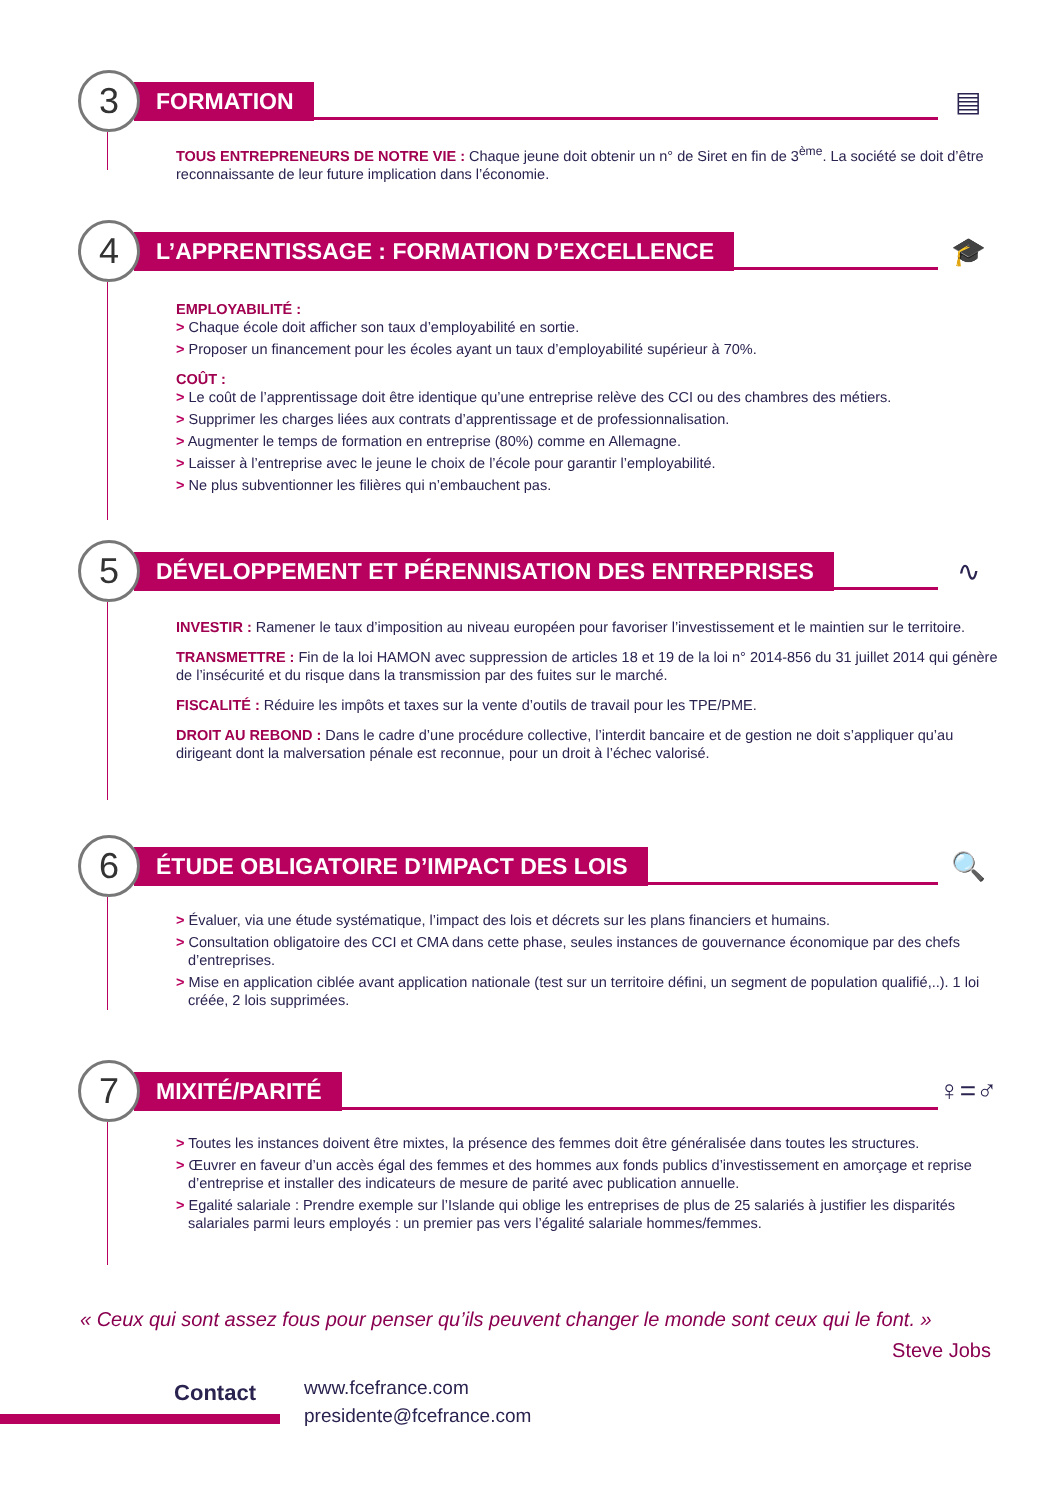3
FORMATION
▤
TOUS ENTREPRENEURS DE NOTRE VIE : Chaque jeune doit obtenir un n° de Siret en fin de 3<sup>ème</sup>. La société se doit d’être reconnaissante de leur future implication dans l’économie.
4
L’APPRENTISSAGE : FORMATION D’EXCELLENCE
🎓
EMPLOYABILITÉ :
> Chaque école doit afficher son taux d’employabilité en sortie.
> Proposer un financement pour les écoles ayant un taux d’employabilité supérieur à 70%.
COÛT :
> Le coût de l’apprentissage doit être identique qu’une entreprise relève des CCI ou des chambres des métiers.
> Supprimer les charges liées aux contrats d’apprentissage et de professionnalisation.
> Augmenter le temps de formation en entreprise (80%) comme en Allemagne.
> Laisser à l’entreprise avec le jeune le choix de l’école pour garantir l’employabilité.
> Ne plus subventionner les filières qui n’embauchent pas.
5
DÉVELOPPEMENT ET PÉRENNISATION DES ENTREPRISES
∿
INVESTIR : Ramener le taux d’imposition au niveau européen pour favoriser l’investissement et le maintien sur le territoire.
TRANSMETTRE : Fin de la loi HAMON avec suppression de articles 18 et 19 de la loi n° 2014-856 du 31 juillet 2014 qui génère de l’insécurité et du risque dans la transmission par des fuites sur le marché.
FISCALITÉ : Réduire les impôts et taxes sur la vente d’outils de travail pour les TPE/PME.
DROIT AU REBOND : Dans le cadre d’une procédure collective, l’interdit bancaire et de gestion ne doit s’appliquer qu’au dirigeant dont la malversation pénale est reconnue, pour un droit à l’échec valorisé.
6
ÉTUDE OBLIGATOIRE D’IMPACT DES LOIS
🔍
> Évaluer, via une étude systématique, l’impact des lois et décrets sur les plans financiers et humains.
> Consultation obligatoire des CCI et CMA dans cette phase, seules instances de gouvernance économique par des chefs d’entreprises.
> Mise en application ciblée avant application nationale (test sur un territoire défini, un segment de population qualifié,..). 1 loi créée, 2 lois supprimées.
7
MIXITÉ/PARITÉ
♀=♂
> Toutes les instances doivent être mixtes, la présence des femmes doit être généralisée dans toutes les structures.
> Œuvrer en faveur d’un accès égal des femmes et des hommes aux fonds publics d’investissement en amorçage et reprise d’entreprise et installer des indicateurs de mesure de parité avec publication annuelle.
> Egalité salariale : Prendre exemple sur l’Islande qui oblige les entreprises de plus de 25 salariés à justifier les disparités salariales parmi leurs employés : un premier pas vers l’égalité salariale hommes/femmes.
« Ceux qui sont assez fous pour penser qu’ils peuvent changer le monde sont ceux qui le font. »
Steve Jobs
Contact
www.fcefrance.com
presidente@fcefrance.com